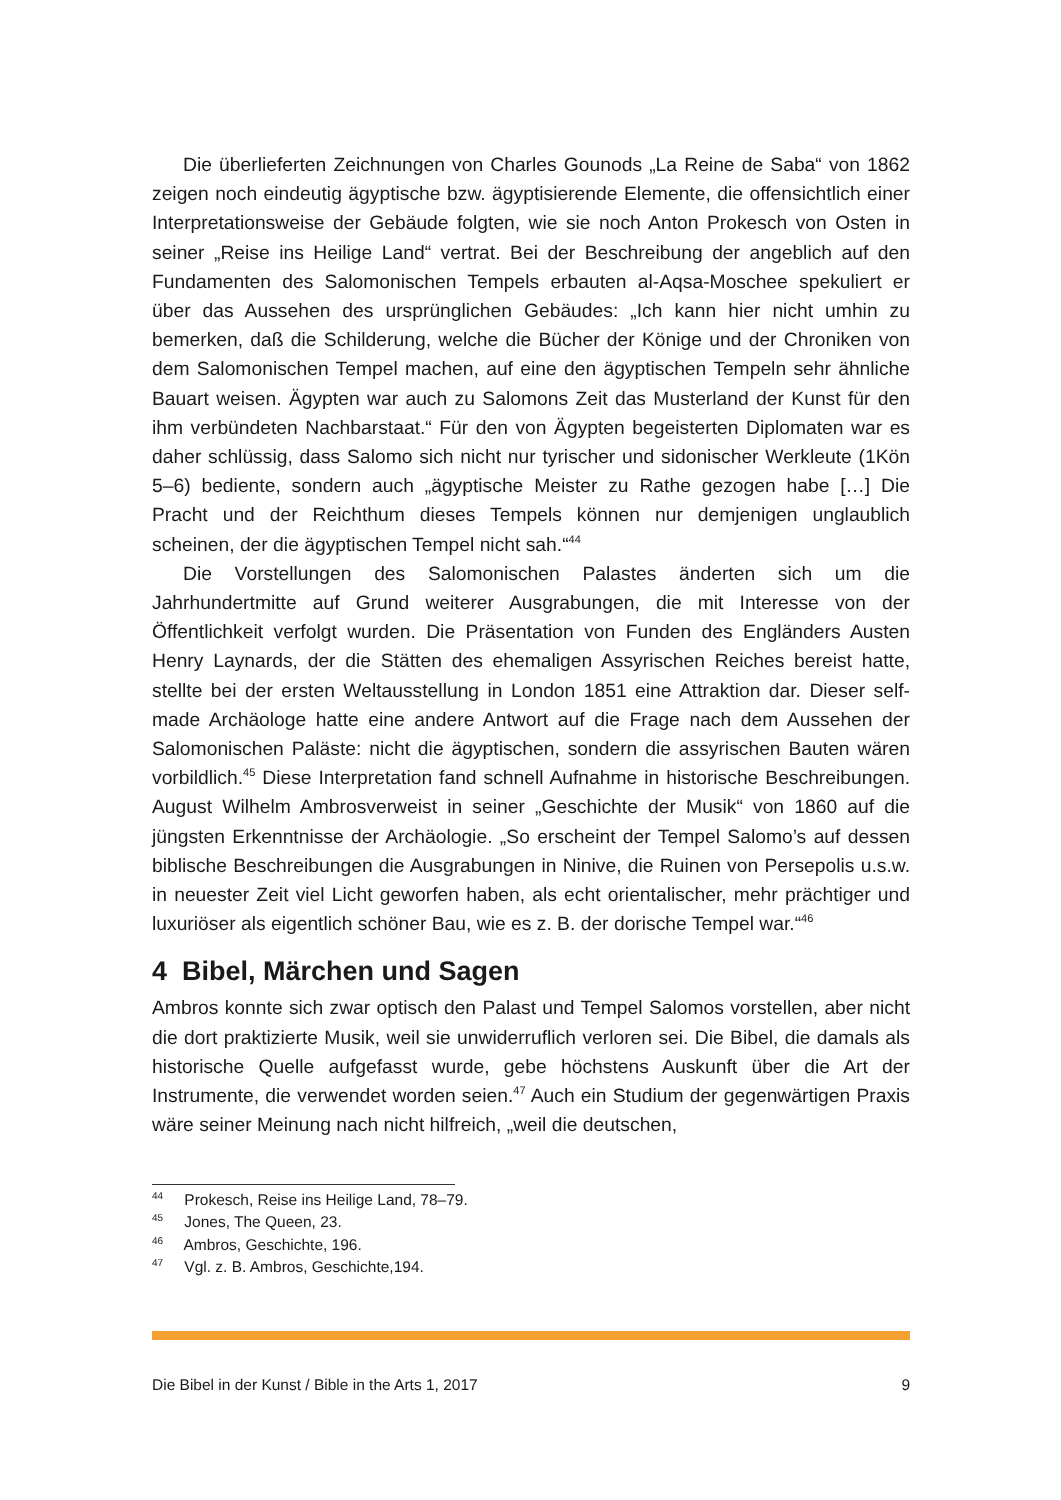Die überlieferten Zeichnungen von Charles Gounods „La Reine de Saba“ von 1862 zeigen noch eindeutig ägyptische bzw. ägyptisierende Elemente, die offensichtlich einer Interpretationsweise der Gebäude folgten, wie sie noch Anton Prokesch von Osten in seiner „Reise ins Heilige Land“ vertrat. Bei der Beschreibung der angeblich auf den Fundamenten des Salomonischen Tempels erbauten al-Aqsa-Moschee spekuliert er über das Aussehen des ursprünglichen Gebäudes: „Ich kann hier nicht umhin zu bemerken, daß die Schilderung, welche die Bücher der Könige und der Chroniken von dem Salomonischen Tempel machen, auf eine den ägyptischen Tempeln sehr ähnliche Bauart weisen. Ägypten war auch zu Salomons Zeit das Musterland der Kunst für den ihm verbündeten Nachbarstaat.“ Für den von Ägypten begeisterten Diplomaten war es daher schlüssig, dass Salomo sich nicht nur tyrischer und sidonischer Werkleute (1Kön 5–6) bediente, sondern auch „ägyptische Meister zu Rathe gezogen habe […] Die Pracht und der Reichthum dieses Tempels können nur demjenigen unglaublich scheinen, der die ägyptischen Tempel nicht sah.“<sup>44</sup>
Die Vorstellungen des Salomonischen Palastes änderten sich um die Jahrhundertmitte auf Grund weiterer Ausgrabungen, die mit Interesse von der Öffentlichkeit verfolgt wurden. Die Präsentation von Funden des Engländers Austen Henry Laynards, der die Stätten des ehemaligen Assyrischen Reiches bereist hatte, stellte bei der ersten Weltausstellung in London 1851 eine Attraktion dar. Dieser self-made Archäologe hatte eine andere Antwort auf die Frage nach dem Aussehen der Salomonischen Paläste: nicht die ägyptischen, sondern die assyrischen Bauten wären vorbildlich.<sup>45</sup> Diese Interpretation fand schnell Aufnahme in historische Beschreibungen. August Wilhelm Ambrosverweist in seiner „Geschichte der Musik“ von 1860 auf die jüngsten Erkenntnisse der Archäologie. „So erscheint der Tempel Salomo’s auf dessen biblische Beschreibungen die Ausgrabungen in Ninive, die Ruinen von Persepolis u.s.w. in neuester Zeit viel Licht geworfen haben, als echt orientalischer, mehr prächtiger und luxuriöser als eigentlich schöner Bau, wie es z. B. der dorische Tempel war.“<sup>46</sup>
4 Bibel, Märchen und Sagen
Ambros konnte sich zwar optisch den Palast und Tempel Salomos vorstellen, aber nicht die dort praktizierte Musik, weil sie unwiderruflich verloren sei. Die Bibel, die damals als historische Quelle aufgefasst wurde, gebe höchstens Auskunft über die Art der Instrumente, die verwendet worden seien.<sup>47</sup> Auch ein Studium der gegenwärtigen Praxis wäre seiner Meinung nach nicht hilfreich, „weil die deutschen,
<sup>44</sup> Prokesch, Reise ins Heilige Land, 78–79.
<sup>45</sup> Jones, The Queen, 23.
<sup>46</sup> Ambros, Geschichte, 196.
<sup>47</sup> Vgl. z. B. Ambros, Geschichte,194.
Die Bibel in der Kunst / Bible in the Arts 1, 2017 9